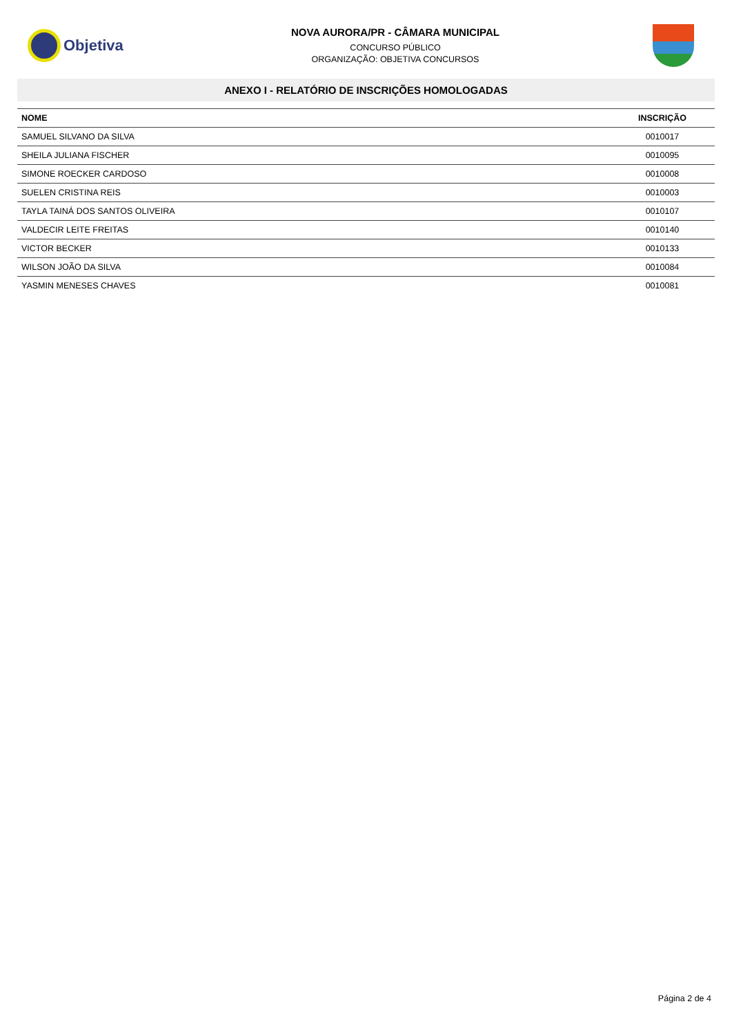Objetiva
NOVA AURORA/PR - CÂMARA MUNICIPAL
CONCURSO PÚBLICO
ORGANIZAÇÃO: OBJETIVA CONCURSOS
ANEXO I - RELATÓRIO DE INSCRIÇÕES HOMOLOGADAS
| NOME | INSCRIÇÃO |
| --- | --- |
| SAMUEL SILVANO DA SILVA | 0010017 |
| SHEILA JULIANA FISCHER | 0010095 |
| SIMONE ROECKER CARDOSO | 0010008 |
| SUELEN CRISTINA REIS | 0010003 |
| TAYLA TAINÁ DOS SANTOS OLIVEIRA | 0010107 |
| VALDECIR LEITE FREITAS | 0010140 |
| VICTOR BECKER | 0010133 |
| WILSON JOÃO DA SILVA | 0010084 |
| YASMIN MENESES CHAVES | 0010081 |
Página 2 de 4